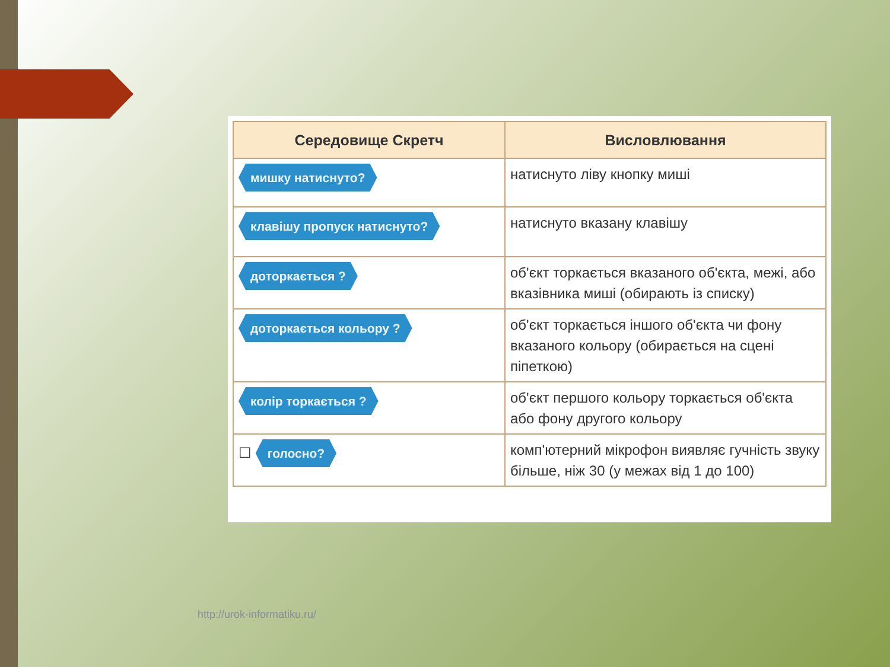| Середовище Скретч | Висловлювання |
| --- | --- |
| мишку натиснуто? | натиснуто ліву кнопку миші |
| клавішу пропуск натиснуто? | натиснуто вказану клавішу |
| доторкається ? | об'єкт торкається вказаного об'єкта, межі, або вказівника миші (обирають із списку) |
| доторкається кольору ? | об'єкт торкається іншого об'єкта чи фону вказаного кольору (обирається на сцені піпеткою) |
| колір торкається ? | об'єкт першого кольору торкається об'єкта або фону другого кольору |
| ☐ голосно? | комп'ютерний мікрофон виявляє гучність звуку більше, ніж 30 (у межах від 1 до 100) |
http://urok-informatiku.ru/